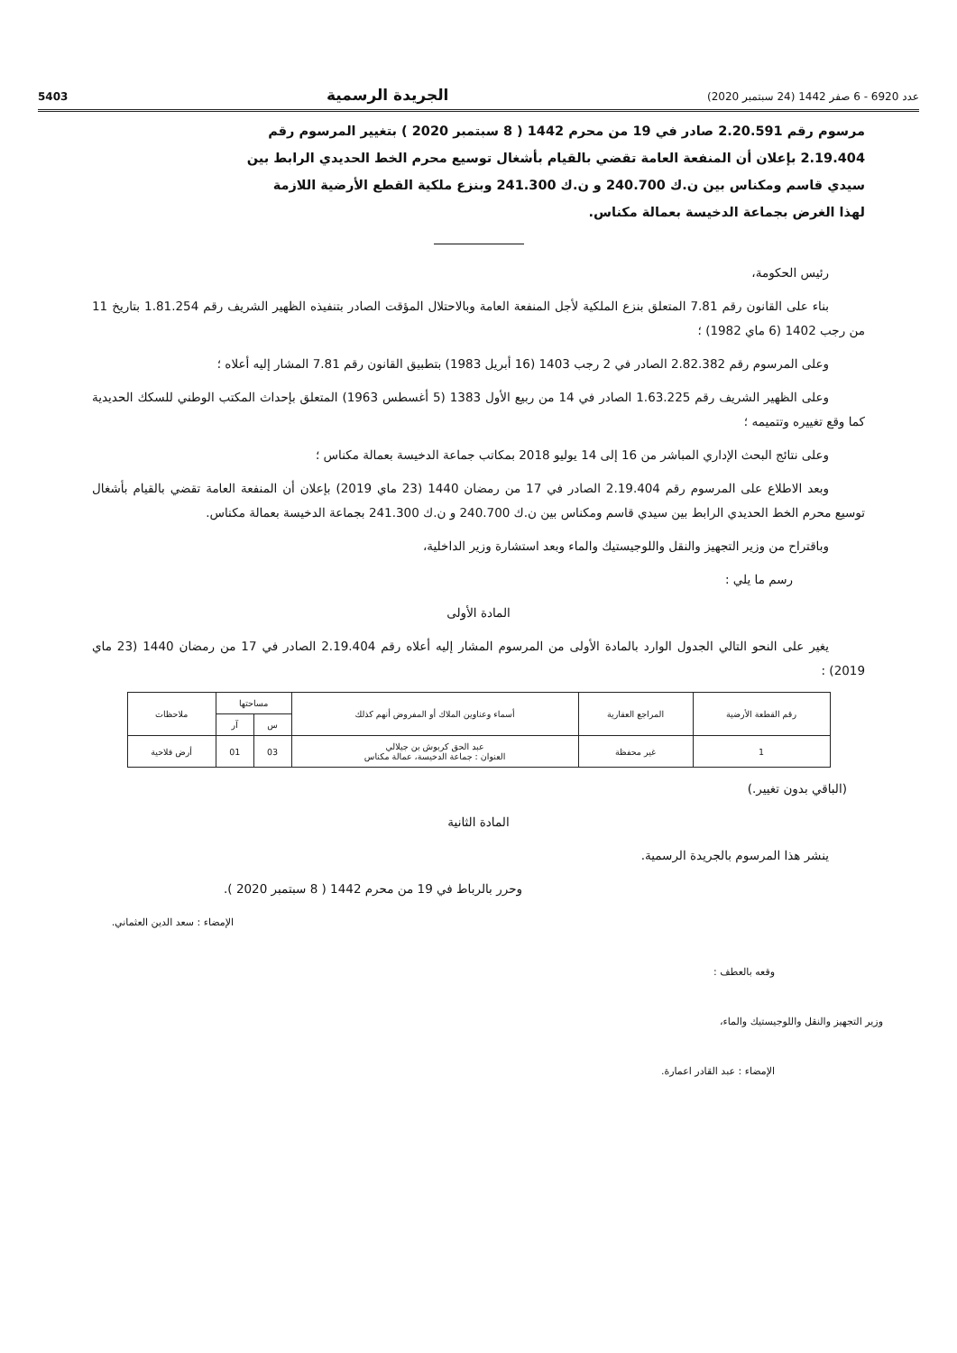عدد 6920 - 6 صفر 1442 (24 سبتمبر 2020) الجريدة الرسمية 5403
مرسوم رقم 2.20.591 صادر في 19 من محرم 1442 ( 8 سبتمبر 2020 ) بتغيير المرسوم رقم 2.19.404 بإعلان أن المنفعة العامة تقضي بالقيام بأشغال توسيع محرم الخط الحديدي الرابط بين سيدي قاسم ومكناس بين ن.ك 240.700 و ن.ك 241.300 وبنزع ملكية القطع الأرضية اللازمة لهذا الغرض بجماعة الدخيسة بعمالة مكناس.
رئيس الحكومة،
بناء على القانون رقم 7.81 المتعلق بنزع الملكية لأجل المنفعة العامة وبالاحتلال المؤقت الصادر بتنفيذه الظهير الشريف رقم 1.81.254 بتاريخ 11 من رجب 1402 (6 ماي 1982) ؛
وعلى المرسوم رقم 2.82.382 الصادر في 2 رجب 1403 (16 أبريل 1983) بتطبيق القانون رقم 7.81 المشار إليه أعلاه ؛
وعلى الظهير الشريف رقم 1.63.225 الصادر في 14 من ربيع الأول 1383 (5 أغسطس 1963) المتعلق بإحداث المكتب الوطني للسكك الحديدية كما وقع تغييره وتتميمه ؛
وعلى نتائج البحث الإداري المباشر من 16 إلى 14 يوليو 2018 بمكاتب جماعة الدخيسة بعمالة مكناس ؛
وبعد الاطلاع على المرسوم رقم 2.19.404 الصادر في 17 من رمضان 1440 (23 ماي 2019) بإعلان أن المنفعة العامة تقضي بالقيام بأشغال توسيع محرم الخط الحديدي الرابط بين سيدي قاسم ومكناس بين ن.ك 240.700 و ن.ك 241.300 بجماعة الدخيسة بعمالة مكناس.
وباقتراح من وزير التجهيز والنقل واللوجيستيك والماء وبعد استشارة وزير الداخلية،
رسم ما يلي :
المادة الأولى
يغير على النحو التالي الجدول الوارد بالمادة الأولى من المرسوم المشار إليه أعلاه رقم 2.19.404 الصادر في 17 من رمضان 1440 (23 ماي 2019) :
| رقم القطعة الأرضية | المراجع العقارية | أسماء وعناوين الملاك أو المفروض أنهم كذلك | مساحتها | | ملاحظات |
| --- | --- | --- | --- | --- | --- |
| | | | س | آر | |
| 1 | غير محفظة | عبد الحق كربوش بن جيلالي العنوان : جماعة الدخيسة، عمالة مكناس | 03 | 01 | أرض فلاحية |
(الباقي بدون تغيير.)
المادة الثانية
ينشر هذا المرسوم بالجريدة الرسمية.
وحرر بالرباط في 19 من محرم 1442 ( 8 سبتمبر 2020 ).
الإمضاء : سعد الدين العثماني.
وقعه بالعطف :
وزير التجهيز والنقل واللوجيستيك والماء،
الإمضاء : عبد القادر اعمارة.